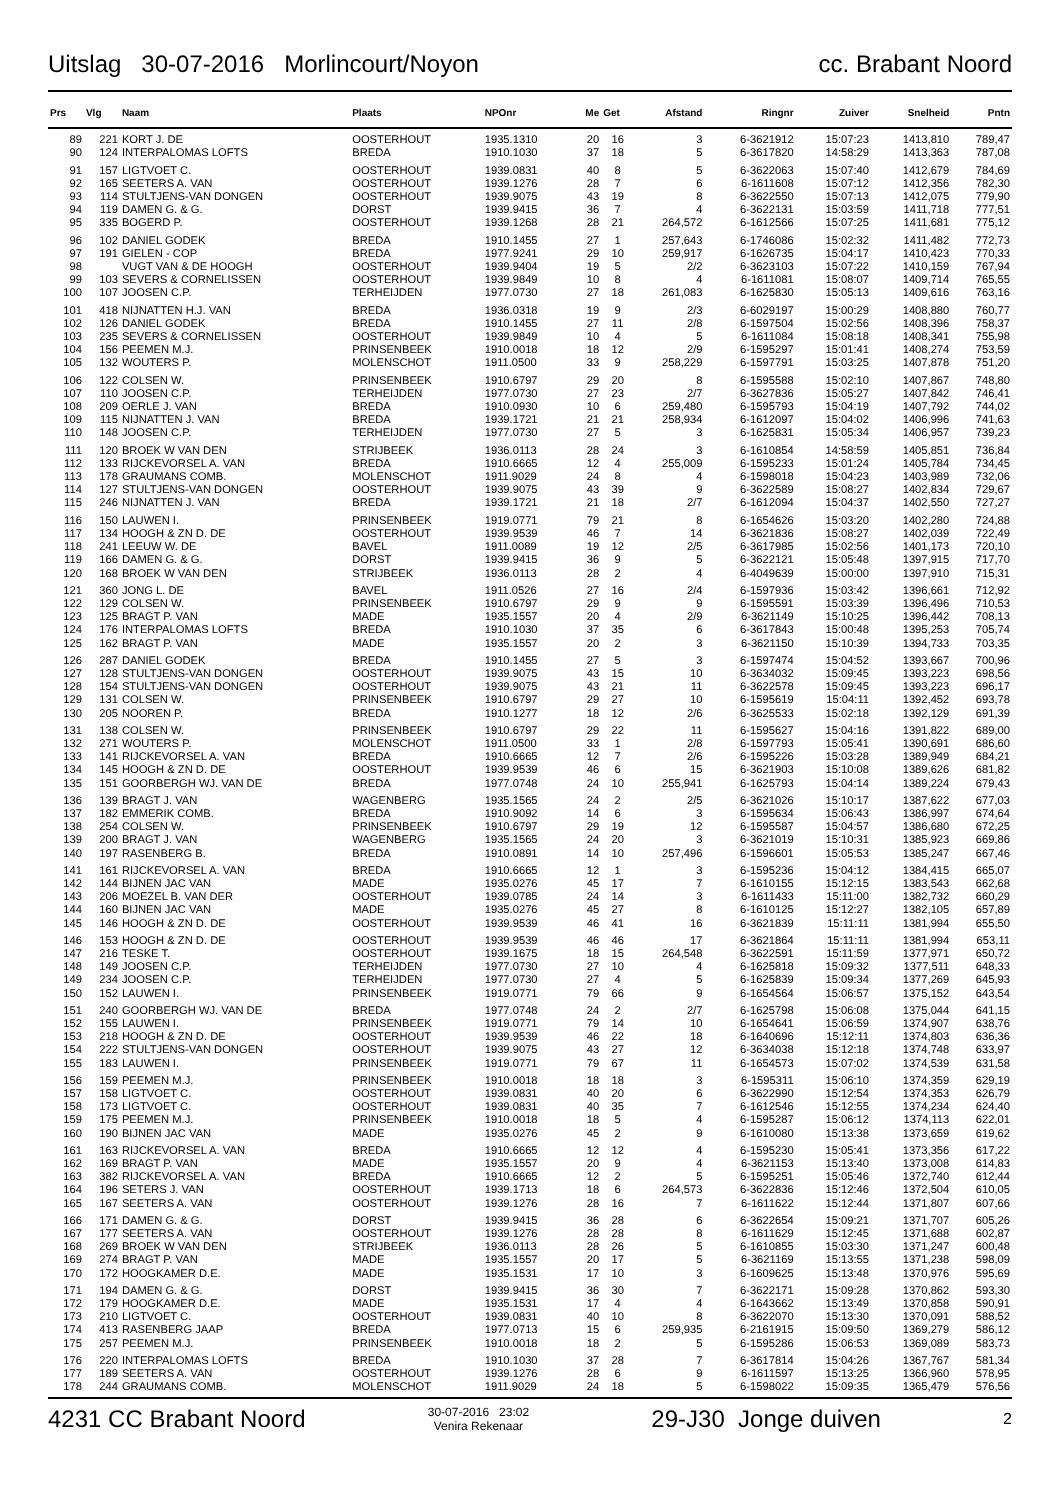Uitslag 30-07-2016 Morlincourt/Noyon cc. Brabant Noord
| Prs | Vlg | Naam | Plaats | NPOnr | Me | Get | Afstand | Ringnr | Zuiver | Snelheid | Pntn |
| --- | --- | --- | --- | --- | --- | --- | --- | --- | --- | --- | --- |
| 89 | 221 | KORT J. DE | OOSTERHOUT | 1935.1310 | 20 | 16 | 3 | 6-3621912 | 15:07:23 | 1413,810 | 789,47 |
| 90 | 124 | INTERPALOMAS LOFTS | BREDA | 1910.1030 | 37 | 18 | 5 | 6-3617820 | 14:58:29 | 1413,363 | 787,08 |
| 91 | 157 | LIGTVOET C. | OOSTERHOUT | 1939.0831 | 40 | 8 | 5 | 6-3622063 | 15:07:40 | 1412,679 | 784,69 |
| 92 | 165 | SEETERS A. VAN | OOSTERHOUT | 1939.1276 | 28 | 7 | 6 | 6-1611608 | 15:07:12 | 1412,356 | 782,30 |
| 93 | 114 | STULTJENS-VAN DONGEN | OOSTERHOUT | 1939.9075 | 43 | 19 | 8 | 6-3622550 | 15:07:13 | 1412,075 | 779,90 |
| 94 | 119 | DAMEN G. & G. | DORST | 1939.9415 | 36 | 7 | 4 | 6-3622131 | 15:03:59 | 1411,718 | 777,51 |
| 95 | 335 | BOGERD P. | OOSTERHOUT | 1939.1268 | 28 | 21 | 264,572 | 6-1612566 | 15:07:25 | 1411,681 | 775,12 |
| 96 | 102 | DANIEL GODEK | BREDA | 1910.1455 | 27 | 1 | 257,643 | 6-1746086 | 15:02:32 | 1411,482 | 772,73 |
| 97 | 191 | GIELEN - COP | BREDA | 1977.9241 | 29 | 10 | 259,917 | 6-1626735 | 15:04:17 | 1410,423 | 770,33 |
| 98 | | VUGT VAN & DE HOOGH | OOSTERHOUT | 1939.9404 | 19 | 5 | 2/2 | 6-3623103 | 15:07:22 | 1410,159 | 767,94 |
| 99 | 103 | SEVERS & CORNELISSEN | OOSTERHOUT | 1939.9849 | 10 | 8 | 4 | 6-1611081 | 15:08:07 | 1409,714 | 765,55 |
| 100 | 107 | JOOSEN C.P. | TERHEIJDEN | 1977.0730 | 27 | 18 | 261,083 | 6-1625830 | 15:05:13 | 1409,616 | 763,16 |
| 101 | 418 | NIJNATTEN H.J. VAN | BREDA | 1936.0318 | 19 | 9 | 2/3 | 6-6029197 | 15:00:29 | 1408,880 | 760,77 |
| 102 | 126 | DANIEL GODEK | BREDA | 1910.1455 | 27 | 11 | 2/8 | 6-1597504 | 15:02:56 | 1408,396 | 758,37 |
| 103 | 235 | SEVERS & CORNELISSEN | OOSTERHOUT | 1939.9849 | 10 | 4 | 5 | 6-1611084 | 15:08:18 | 1408,341 | 755,98 |
| 104 | 156 | PEEMEN M.J. | PRINSENBEEK | 1910.0018 | 18 | 12 | 2/9 | 6-1595297 | 15:01:41 | 1408,274 | 753,59 |
| 105 | 132 | WOUTERS P. | MOLENSCHOT | 1911.0500 | 33 | 9 | 258,229 | 6-1597791 | 15:03:25 | 1407,878 | 751,20 |
| 106 | 122 | COLSEN W. | PRINSENBEEK | 1910.6797 | 29 | 20 | 8 | 6-1595588 | 15:02:10 | 1407,867 | 748,80 |
| 107 | 110 | JOOSEN C.P. | TERHEIJDEN | 1977.0730 | 27 | 23 | 2/7 | 6-3627836 | 15:05:27 | 1407,842 | 746,41 |
| 108 | 209 | OERLE J. VAN | BREDA | 1910.0930 | 10 | 6 | 259,480 | 6-1595793 | 15:04:19 | 1407,792 | 744,02 |
| 109 | 115 | NIJNATTEN J. VAN | BREDA | 1939.1721 | 21 | 21 | 258,934 | 6-1612097 | 15:04:02 | 1406,996 | 741,63 |
| 110 | 148 | JOOSEN C.P. | TERHEIJDEN | 1977.0730 | 27 | 5 | 3 | 6-1625831 | 15:05:34 | 1406,957 | 739,23 |
| 111 | 120 | BROEK W VAN DEN | STRIJBEEK | 1936.0113 | 28 | 24 | 3 | 6-1610854 | 14:58:59 | 1405,851 | 736,84 |
| 112 | 133 | RIJCKEVORSEL A. VAN | BREDA | 1910.6665 | 12 | 4 | 255,009 | 6-1595233 | 15:01:24 | 1405,784 | 734,45 |
| 113 | 178 | GRAUMANS COMB. | MOLENSCHOT | 1911.9029 | 24 | 8 | 4 | 6-1598018 | 15:04:23 | 1403,989 | 732,06 |
| 114 | 127 | STULTJENS-VAN DONGEN | OOSTERHOUT | 1939.9075 | 43 | 39 | 9 | 6-3622589 | 15:08:27 | 1402,834 | 729,67 |
| 115 | 246 | NIJNATTEN J. VAN | BREDA | 1939.1721 | 21 | 18 | 2/7 | 6-1612094 | 15:04:37 | 1402,550 | 727,27 |
| 116 | 150 | LAUWEN I. | PRINSENBEEK | 1919.0771 | 79 | 21 | 8 | 6-1654626 | 15:03:20 | 1402,280 | 724,88 |
| 117 | 134 | HOOGH & ZN D. DE | OOSTERHOUT | 1939.9539 | 46 | 7 | 14 | 6-3621836 | 15:08:27 | 1402,039 | 722,49 |
| 118 | 241 | LEEUW W. DE | BAVEL | 1911.0089 | 19 | 12 | 2/5 | 6-3617985 | 15:02:56 | 1401,173 | 720,10 |
| 119 | 166 | DAMEN G. & G. | DORST | 1939.9415 | 36 | 9 | 5 | 6-3622121 | 15:05:48 | 1397,915 | 717,70 |
| 120 | 168 | BROEK W VAN DEN | STRIJBEEK | 1936.0113 | 28 | 2 | 4 | 6-4049639 | 15:00:00 | 1397,910 | 715,31 |
| 121 | 360 | JONG L. DE | BAVEL | 1911.0526 | 27 | 16 | 2/4 | 6-1597936 | 15:03:42 | 1396,661 | 712,92 |
| 122 | 129 | COLSEN W. | PRINSENBEEK | 1910.6797 | 29 | 9 | 9 | 6-1595591 | 15:03:39 | 1396,496 | 710,53 |
| 123 | 125 | BRAGT P. VAN | MADE | 1935.1557 | 20 | 4 | 2/9 | 6-3621149 | 15:10:25 | 1396,442 | 708,13 |
| 124 | 176 | INTERPALOMAS LOFTS | BREDA | 1910.1030 | 37 | 35 | 6 | 6-3617843 | 15:00:48 | 1395,253 | 705,74 |
| 125 | 162 | BRAGT P. VAN | MADE | 1935.1557 | 20 | 2 | 3 | 6-3621150 | 15:10:39 | 1394,733 | 703,35 |
| 126 | 287 | DANIEL GODEK | BREDA | 1910.1455 | 27 | 5 | 3 | 6-1597474 | 15:04:52 | 1393,667 | 700,96 |
| 127 | 128 | STULTJENS-VAN DONGEN | OOSTERHOUT | 1939.9075 | 43 | 15 | 10 | 6-3634032 | 15:09:45 | 1393,223 | 698,56 |
| 128 | 154 | STULTJENS-VAN DONGEN | OOSTERHOUT | 1939.9075 | 43 | 21 | 11 | 6-3622578 | 15:09:45 | 1393,223 | 696,17 |
| 129 | 131 | COLSEN W. | PRINSENBEEK | 1910.6797 | 29 | 27 | 10 | 6-1595619 | 15:04:11 | 1392,452 | 693,78 |
| 130 | 205 | NOOREN P. | BREDA | 1910.1277 | 18 | 12 | 2/6 | 6-3625533 | 15:02:18 | 1392,129 | 691,39 |
| 131 | 138 | COLSEN W. | PRINSENBEEK | 1910.6797 | 29 | 22 | 11 | 6-1595627 | 15:04:16 | 1391,822 | 689,00 |
| 132 | 271 | WOUTERS P. | MOLENSCHOT | 1911.0500 | 33 | 1 | 2/8 | 6-1597793 | 15:05:41 | 1390,691 | 686,60 |
| 133 | 141 | RIJCKEVORSEL A. VAN | BREDA | 1910.6665 | 12 | 7 | 2/6 | 6-1595226 | 15:03:28 | 1389,949 | 684,21 |
| 134 | 145 | HOOGH & ZN D. DE | OOSTERHOUT | 1939.9539 | 46 | 6 | 15 | 6-3621903 | 15:10:08 | 1389,626 | 681,82 |
| 135 | 151 | GOORBERGH WJ. VAN DE | BREDA | 1977.0748 | 24 | 10 | 255,941 | 6-1625793 | 15:04:14 | 1389,224 | 679,43 |
| 136 | 139 | BRAGT J. VAN | WAGENBERG | 1935.1565 | 24 | 2 | 2/5 | 6-3621026 | 15:10:17 | 1387,622 | 677,03 |
| 137 | 182 | EMMERIK COMB. | BREDA | 1910.9092 | 14 | 6 | 3 | 6-1595634 | 15:06:43 | 1386,997 | 674,64 |
| 138 | 254 | COLSEN W. | PRINSENBEEK | 1910.6797 | 29 | 19 | 12 | 6-1595587 | 15:04:57 | 1386,680 | 672,25 |
| 139 | 200 | BRAGT J. VAN | WAGENBERG | 1935.1565 | 24 | 20 | 3 | 6-3621019 | 15:10:31 | 1385,923 | 669,86 |
| 140 | 197 | RASENBERG B. | BREDA | 1910.0891 | 14 | 10 | 257,496 | 6-1596601 | 15:05:53 | 1385,247 | 667,46 |
| 141 | 161 | RIJCKEVORSEL A. VAN | BREDA | 1910.6665 | 12 | 1 | 3 | 6-1595236 | 15:04:12 | 1384,415 | 665,07 |
| 142 | 144 | BIJNEN JAC VAN | MADE | 1935.0276 | 45 | 17 | 7 | 6-1610155 | 15:12:15 | 1383,543 | 662,68 |
| 143 | 206 | MOEZEL B. VAN DER | OOSTERHOUT | 1939.0785 | 24 | 14 | 3 | 6-1611433 | 15:11:00 | 1382,732 | 660,29 |
| 144 | 160 | BIJNEN JAC VAN | MADE | 1935.0276 | 45 | 27 | 8 | 6-1610125 | 15:12:27 | 1382,105 | 657,89 |
| 145 | 146 | HOOGH & ZN D. DE | OOSTERHOUT | 1939.9539 | 46 | 41 | 16 | 6-3621839 | 15:11:11 | 1381,994 | 655,50 |
| 146 | 153 | HOOGH & ZN D. DE | OOSTERHOUT | 1939.9539 | 46 | 46 | 17 | 6-3621864 | 15:11:11 | 1381,994 | 653,11 |
| 147 | 216 | TESKE T. | OOSTERHOUT | 1939.1675 | 18 | 15 | 264,548 | 6-3622591 | 15:11:59 | 1377,971 | 650,72 |
| 148 | 149 | JOOSEN C.P. | TERHEIJDEN | 1977.0730 | 27 | 10 | 4 | 6-1625818 | 15:09:32 | 1377,511 | 648,33 |
| 149 | 234 | JOOSEN C.P. | TERHEIJDEN | 1977.0730 | 27 | 4 | 5 | 6-1625839 | 15:09:34 | 1377,269 | 645,93 |
| 150 | 152 | LAUWEN I. | PRINSENBEEK | 1919.0771 | 79 | 66 | 9 | 6-1654564 | 15:06:57 | 1375,152 | 643,54 |
| 151 | 240 | GOORBERGH WJ. VAN DE | BREDA | 1977.0748 | 24 | 2 | 2/7 | 6-1625798 | 15:06:08 | 1375,044 | 641,15 |
| 152 | 155 | LAUWEN I. | PRINSENBEEK | 1919.0771 | 79 | 14 | 10 | 6-1654641 | 15:06:59 | 1374,907 | 638,76 |
| 153 | 218 | HOOGH & ZN D. DE | OOSTERHOUT | 1939.9539 | 46 | 22 | 18 | 6-1640696 | 15:12:11 | 1374,803 | 636,36 |
| 154 | 222 | STULTJENS-VAN DONGEN | OOSTERHOUT | 1939.9075 | 43 | 27 | 12 | 6-3634038 | 15:12:18 | 1374,748 | 633,97 |
| 155 | 183 | LAUWEN I. | PRINSENBEEK | 1919.0771 | 79 | 67 | 11 | 6-1654573 | 15:07:02 | 1374,539 | 631,58 |
| 156 | 159 | PEEMEN M.J. | PRINSENBEEK | 1910.0018 | 18 | 18 | 3 | 6-1595311 | 15:06:10 | 1374,359 | 629,19 |
| 157 | 158 | LIGTVOET C. | OOSTERHOUT | 1939.0831 | 40 | 20 | 6 | 6-3622990 | 15:12:54 | 1374,353 | 626,79 |
| 158 | 173 | LIGTVOET C. | OOSTERHOUT | 1939.0831 | 40 | 35 | 7 | 6-1612546 | 15:12:55 | 1374,234 | 624,40 |
| 159 | 175 | PEEMEN M.J. | PRINSENBEEK | 1910.0018 | 18 | 5 | 4 | 6-1595287 | 15:06:12 | 1374,113 | 622,01 |
| 160 | 190 | BIJNEN JAC VAN | MADE | 1935.0276 | 45 | 2 | 9 | 6-1610080 | 15:13:38 | 1373,659 | 619,62 |
| 161 | 163 | RIJCKEVORSEL A. VAN | BREDA | 1910.6665 | 12 | 12 | 4 | 6-1595230 | 15:05:41 | 1373,356 | 617,22 |
| 162 | 169 | BRAGT P. VAN | MADE | 1935.1557 | 20 | 9 | 4 | 6-3621153 | 15:13:40 | 1373,008 | 614,83 |
| 163 | 382 | RIJCKEVORSEL A. VAN | BREDA | 1910.6665 | 12 | 2 | 5 | 6-1595251 | 15:05:46 | 1372,740 | 612,44 |
| 164 | 196 | SETERS J. VAN | OOSTERHOUT | 1939.1713 | 18 | 6 | 264,573 | 6-3622836 | 15:12:46 | 1372,504 | 610,05 |
| 165 | 167 | SEETERS A. VAN | OOSTERHOUT | 1939.1276 | 28 | 16 | 7 | 6-1611622 | 15:12:44 | 1371,807 | 607,66 |
| 166 | 171 | DAMEN G. & G. | DORST | 1939.9415 | 36 | 28 | 6 | 6-3622654 | 15:09:21 | 1371,707 | 605,26 |
| 167 | 177 | SEETERS A. VAN | OOSTERHOUT | 1939.1276 | 28 | 28 | 8 | 6-1611629 | 15:12:45 | 1371,688 | 602,87 |
| 168 | 269 | BROEK W VAN DEN | STRIJBEEK | 1936.0113 | 28 | 26 | 5 | 6-1610855 | 15:03:30 | 1371,247 | 600,48 |
| 169 | 274 | BRAGT P. VAN | MADE | 1935.1557 | 20 | 17 | 5 | 6-3621169 | 15:13:55 | 1371,238 | 598,09 |
| 170 | 172 | HOOGKAMER D.E. | MADE | 1935.1531 | 17 | 10 | 3 | 6-1609625 | 15:13:48 | 1370,976 | 595,69 |
| 171 | 194 | DAMEN G. & G. | DORST | 1939.9415 | 36 | 30 | 7 | 6-3622171 | 15:09:28 | 1370,862 | 593,30 |
| 172 | 179 | HOOGKAMER D.E. | MADE | 1935.1531 | 17 | 4 | 4 | 6-1643662 | 15:13:49 | 1370,858 | 590,91 |
| 173 | 210 | LIGTVOET C. | OOSTERHOUT | 1939.0831 | 40 | 10 | 8 | 6-3622070 | 15:13:30 | 1370,091 | 588,52 |
| 174 | 413 | RASENBERG JAAP | BREDA | 1977.0713 | 15 | 6 | 259,935 | 6-2161915 | 15:09:50 | 1369,279 | 586,12 |
| 175 | 257 | PEEMEN M.J. | PRINSENBEEK | 1910.0018 | 18 | 2 | 5 | 6-1595286 | 15:06:53 | 1369,089 | 583,73 |
| 176 | 220 | INTERPALOMAS LOFTS | BREDA | 1910.1030 | 37 | 28 | 7 | 6-3617814 | 15:04:26 | 1367,767 | 581,34 |
| 177 | 189 | SEETERS A. VAN | OOSTERHOUT | 1939.1276 | 28 | 6 | 9 | 6-1611597 | 15:13:25 | 1366,960 | 578,95 |
| 178 | 244 | GRAUMANS COMB. | MOLENSCHOT | 1911.9029 | 24 | 18 | 5 | 6-1598022 | 15:09:35 | 1365,479 | 576,56 |
4231 CC Brabant Noord 30-07-2016 23:02
Venira Rekenaar 29-J30 Jonge duiven 2